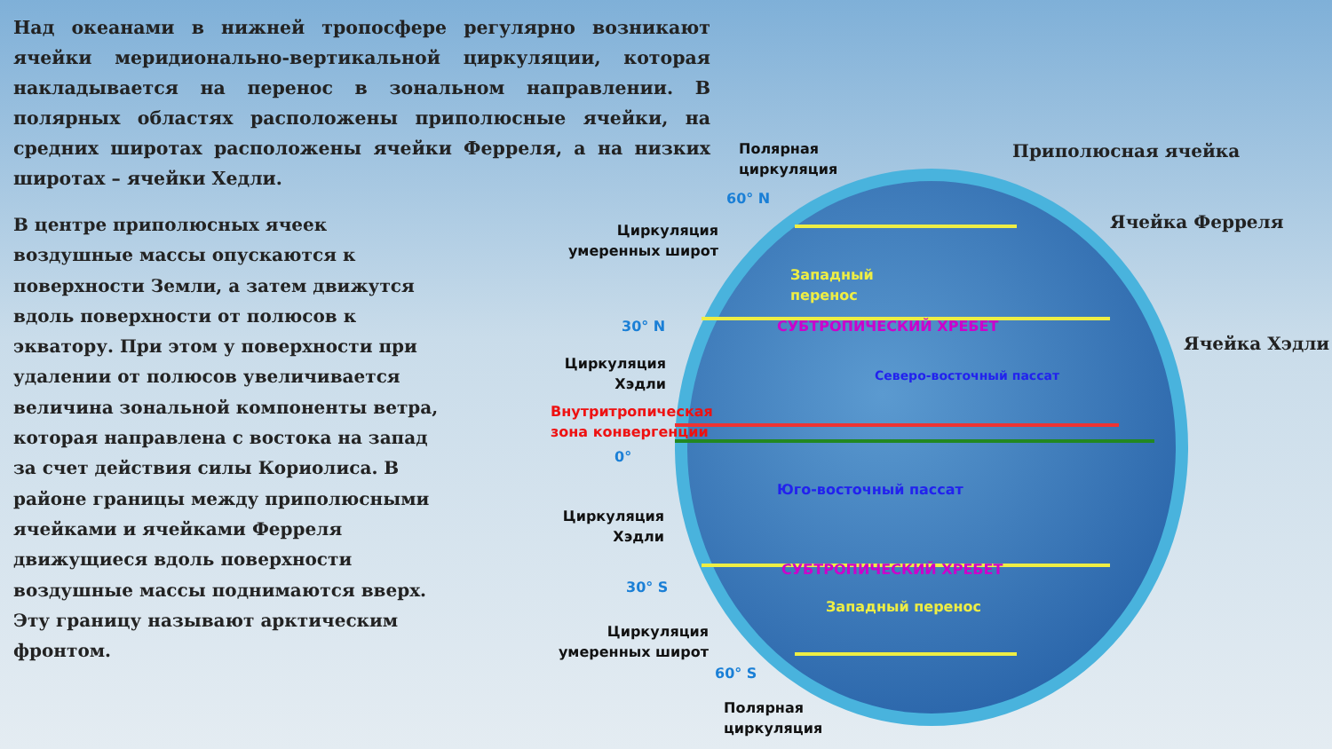Над океанами в нижней тропосфере регулярно возникают ячейки меридионально-вертикальной циркуляции, которая накладывается на перенос в зональном направлении. В полярных областях расположены приполюсные ячейки, на средних широтах расположены ячейки Ферреля, а на низких широтах – ячейки Хедли.
В центре приполюсных ячеек воздушные массы опускаются к поверхности Земли, а затем движутся вдоль поверхности от полюсов к экватору. При этом у поверхности при удалении от полюсов увеличивается величина зональной компоненты ветра, которая направлена с востока на запад за счет действия силы Кориолиса. В районе границы между приполюсными ячейками и ячейками Ферреля движущиеся вдоль поверхности воздушные массы поднимаются вверх. Эту границу называют арктическим фронтом.
Полярная
циркуляция
Приполюсная ячейка
60° N
Ячейка Ферреля
Циркуляция
умеренных широт
Западный
перенос
30° N СУБТРОПИЧЕСКИЙ ХРЕБЕТ
Ячейка Хэдли
Циркуляция
Хэдли
Северо-восточный пассат
Внутритропическая
зона конвергенции
0°
Юго-восточный пассат
Циркуляция
Хэдли
СУБТРОПИЧЕСКИЙ ХРЕБЕТ
30° S
Западный перенос
Циркуляция
умеренных широт
60° S
Полярная
циркуляция